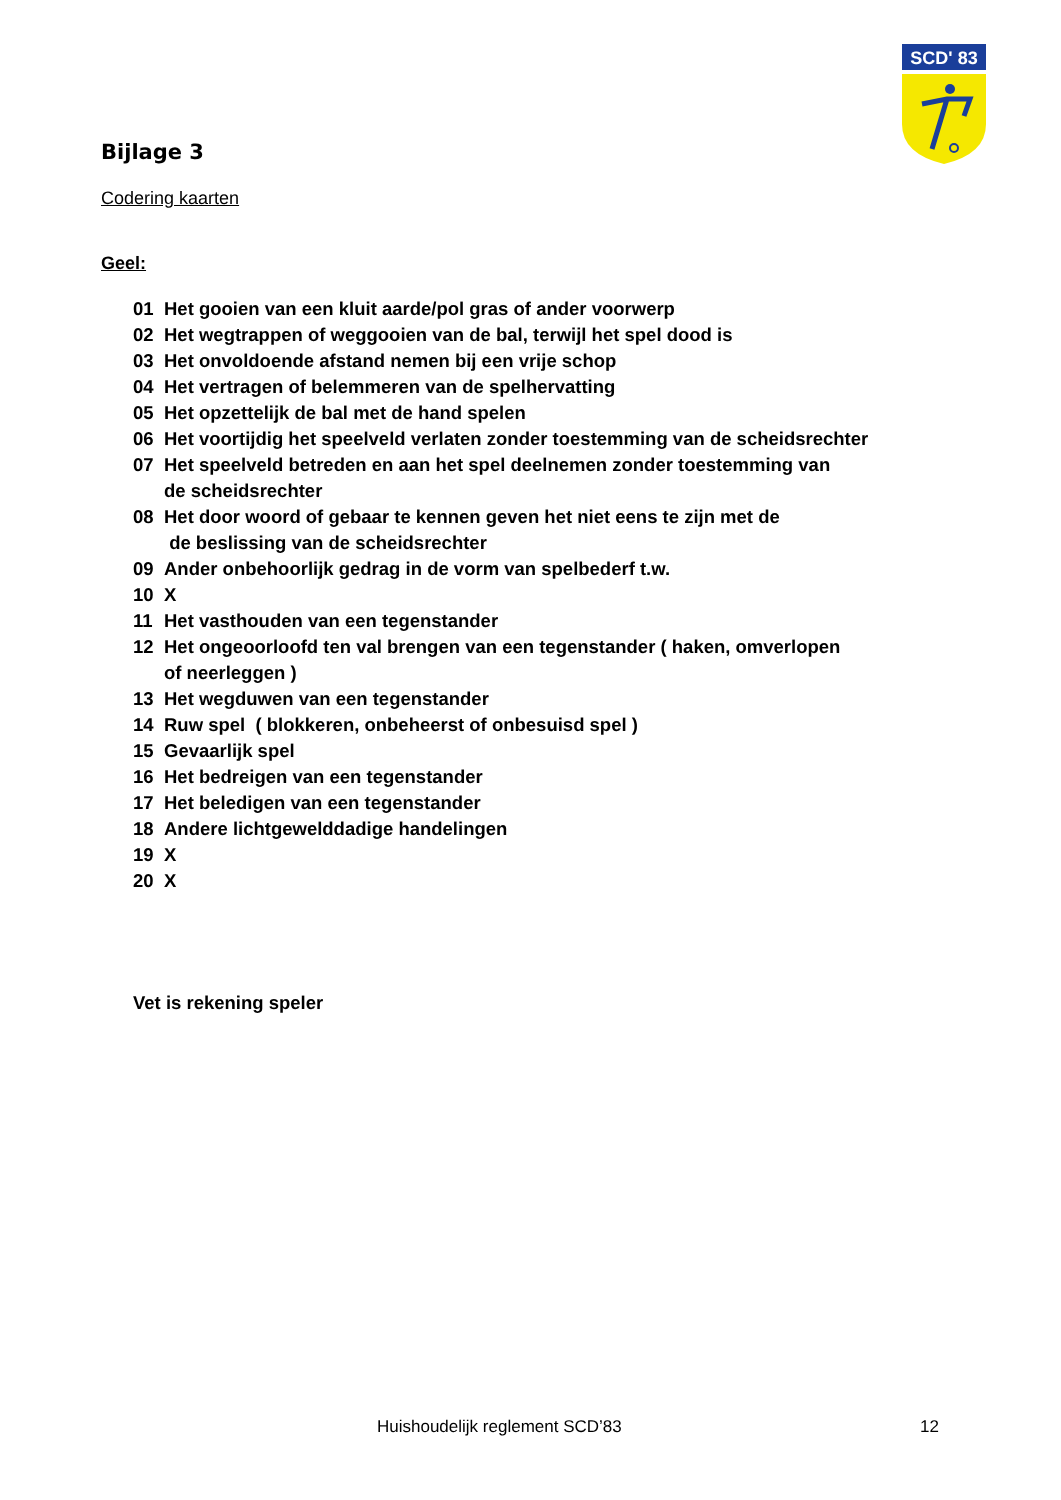SCD' 83
Bijlage 3
Codering kaarten
Geel:
01 Het gooien van een kluit aarde/pol gras of ander voorwerp
02 Het wegtrappen of weggooien van de bal, terwijl het spel dood is
03 Het onvoldoende afstand nemen bij een vrije schop
04 Het vertragen of belemmeren van de spelhervatting
05 Het opzettelijk de bal met de hand spelen
06 Het voortijdig het speelveld verlaten zonder toestemming van de scheidsrechter
07 Het speelveld betreden en aan het spel deelnemen zonder toestemming van
de scheidsrechter
08 Het door woord of gebaar te kennen geven het niet eens te zijn met de
de beslissing van de scheidsrechter
09 Ander onbehoorlijk gedrag in de vorm van spelbederf t.w.
10 X
11 Het vasthouden van een tegenstander
12 Het ongeoorloofd ten val brengen van een tegenstander ( haken, omverlopen
of neerleggen )
13 Het wegduwen van een tegenstander
14 Ruw spel ( blokkeren, onbeheerst of onbesuisd spel )
15 Gevaarlijk spel
16 Het bedreigen van een tegenstander
17 Het beledigen van een tegenstander
18 Andere lichtgewelddadige handelingen
19 X
20 X
Vet is rekening speler
Huishoudelijk reglement SCD’83 12